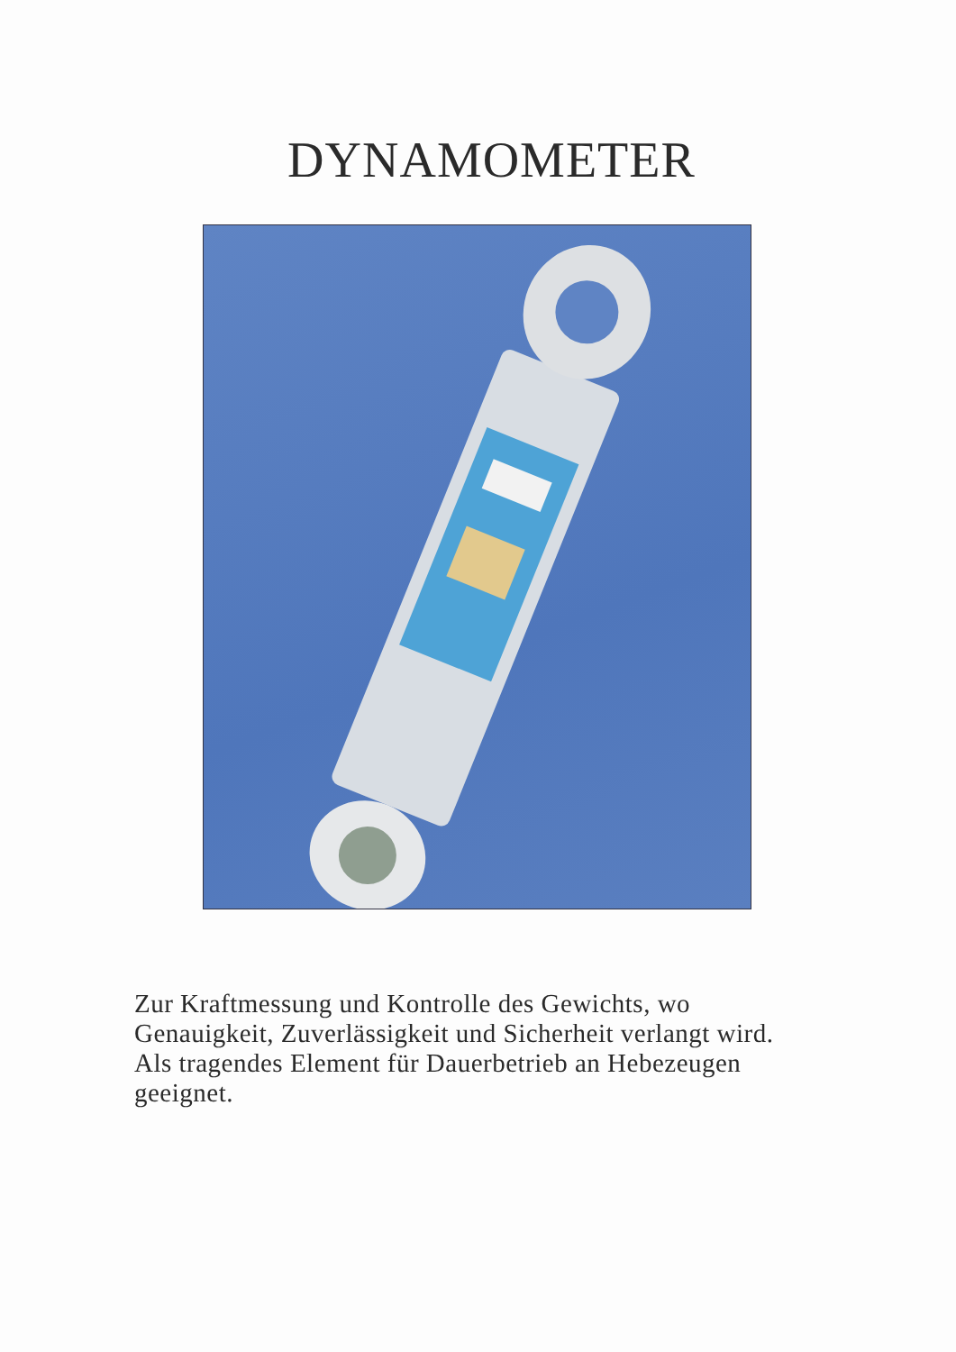DYNAMOMETER
Zur Kraftmessung und Kontrolle des Gewichts, wo Genauigkeit, Zuverlässigkeit und Sicherheit verlangt wird. Als tragendes Element für Dauerbetrieb an Hebezeugen geeignet.